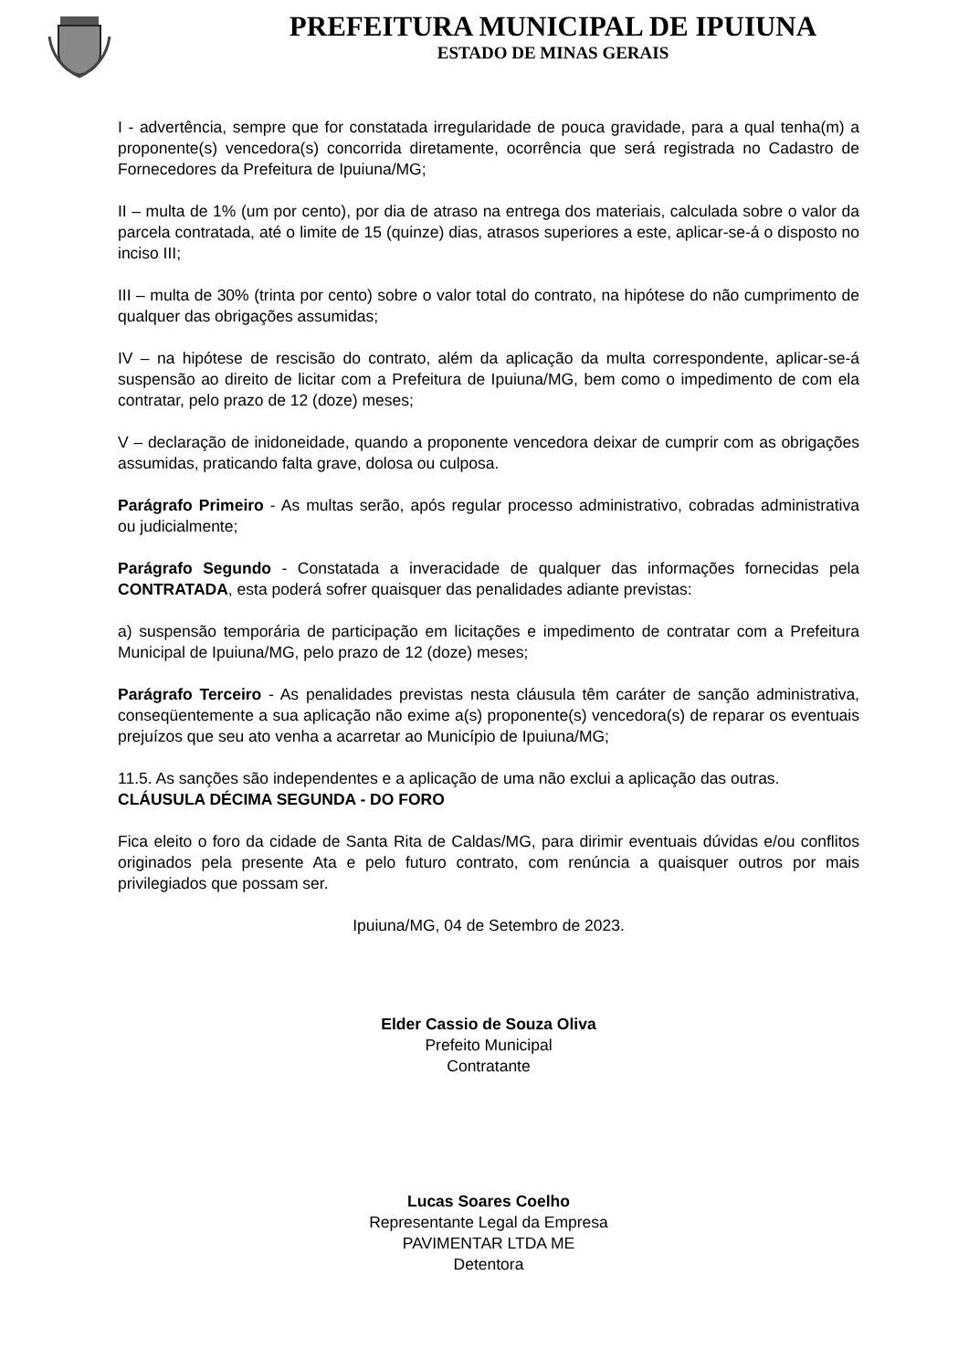PREFEITURA MUNICIPAL DE IPUIUNA
ESTADO DE MINAS GERAIS
I - advertência, sempre que for constatada irregularidade de pouca gravidade, para a qual tenha(m) a proponente(s) vencedora(s) concorrida diretamente, ocorrência que será registrada no Cadastro de Fornecedores da Prefeitura de Ipuiuna/MG;
II – multa de 1% (um por cento), por dia de atraso na entrega dos materiais, calculada sobre o valor da parcela contratada, até o limite de 15 (quinze) dias, atrasos superiores a este, aplicar-se-á o disposto no inciso III;
III – multa de 30% (trinta por cento) sobre o valor total do contrato, na hipótese do não cumprimento de qualquer das obrigações assumidas;
IV – na hipótese de rescisão do contrato, além da aplicação da multa correspondente, aplicar-se-á suspensão ao direito de licitar com a Prefeitura de Ipuiuna/MG, bem como o impedimento de com ela contratar, pelo prazo de 12 (doze) meses;
V – declaração de inidoneidade, quando a proponente vencedora deixar de cumprir com as obrigações assumidas, praticando falta grave, dolosa ou culposa.
Parágrafo Primeiro - As multas serão, após regular processo administrativo, cobradas administrativa ou judicialmente;
Parágrafo Segundo - Constatada a inveracidade de qualquer das informações fornecidas pela CONTRATADA, esta poderá sofrer quaisquer das penalidades adiante previstas:
a) suspensão temporária de participação em licitações e impedimento de contratar com a Prefeitura Municipal de Ipuiuna/MG, pelo prazo de 12 (doze) meses;
Parágrafo Terceiro - As penalidades previstas nesta cláusula têm caráter de sanção administrativa, conseqüentemente a sua aplicação não exime a(s) proponente(s) vencedora(s) de reparar os eventuais prejuízos que seu ato venha a acarretar ao Município de Ipuiuna/MG;
11.5. As sanções são independentes e a aplicação de uma não exclui a aplicação das outras.
CLÁUSULA DÉCIMA SEGUNDA - DO FORO
Fica eleito o foro da cidade de Santa Rita de Caldas/MG, para dirimir eventuais dúvidas e/ou conflitos originados pela presente Ata e pelo futuro contrato, com renúncia a quaisquer outros por mais privilegiados que possam ser.
Ipuiuna/MG, 04 de Setembro de 2023.
Elder Cassio de Souza Oliva
Prefeito Municipal
Contratante
Lucas Soares Coelho
Representante Legal da Empresa
PAVIMENTAR LTDA ME
Detentora